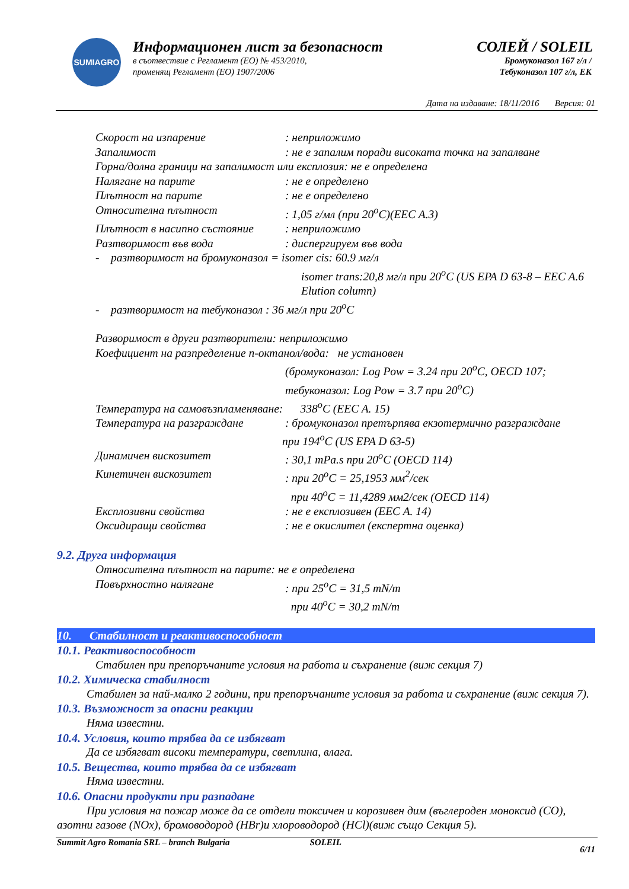SUMIAGRO
Информационен лист за безопасност
в съотвествие с Регламент (ЕО) № 453/2010,
променящ Регламент (ЕО) 1907/2006
СОЛЕЙ / SOLEIL
Бромуконазол 167 г/л /
Тебуконазол 107 г/л, ЕК
Дата на издаване: 18/11/2016 Версия: 01
Скорост на изпарение: неприложимо
Запалимост: не е запалим поради високата точка на запалване
Горна/долна граници на запалимост или експлозия: не е определена
Налягане на парите: не е определено
Плътност на парите: не е определено
Относителна плътност: 1,05 г/мл (при 20<sup>o</sup>C)(EEC A.3)
Плътност в насипно състояние: неприложимо
Разтворимост във вода: диспергируем във вода
- разтворимост на бромуконазол = isomer cis: 60.9 мг/л
isomer trans:20,8 мг/л при 20<sup>o</sup>C (US EPA D 63-8 – EEC A.6 Elution column)
- разтворимост на тебуконазол : 36 мг/л при 20<sup>o</sup>C
Разворимост в други разтворители: неприложимо
Коефициент на разпределение n-октанол/вода: не установен
(бромуконазол: Log Pow = 3.24 при 20<sup>o</sup>C, OECD 107;
тебуконазол: Log Pow = 3.7 при 20<sup>o</sup>C)
Температура на самовъзпламеняване: 338<sup>o</sup>C (EEC A. 15)
Температура на разграждане: бромуконазол претърпява екзотермично разграждане
при 194<sup>o</sup>C (US EPA D 63-5)
Динамичен вискозитет: 30,1 mPa.s при 20<sup>o</sup>C (OECD 114)
Кинетичен вискозитет: при 20<sup>o</sup>C = 25,1953 мм<sup>2</sup>/сек
при 40<sup>o</sup>C = 11,4289 мм2/сек (OECD 114)
Експлозивни свойства: не е експлозивен (EEC A. 14)
Оксидиращи свойства: не е окислител (експертна оценка)
9.2. Друга информация
Относителна плътност на парите: не е определена
Повърхностно налягане: при 25<sup>o</sup>C = 31,5 mN/m
при 40<sup>o</sup>C = 30,2 mN/m
10. Стабилност и реактивоспособност
10.1. Реактивоспособност
Стабилен при препоръчаните условия на работа и съхранение (виж секция 7)
10.2. Химическа стабилност
Стабилен за най-малко 2 години, при препоръчаните условия за работа и съхранение (виж секция 7).
10.3. Възможност за опасни реакции
Няма известни.
10.4. Условия, които трябва да се избягват
Да се избягват високи температури, светлина, влага.
10.5. Вещества, които трябва да се избягват
Няма известни.
10.6. Опасни продукти при разпадане
При условия на пожар може да се отдели токсичен и корозивен дим (въглероден моноксид (CO), азотни газове (NOx), бромоводород (HBr)и хлороводород (HCl)(виж също Секция 5).
Summit Agro Romania SRL – branch Bulgaria SOLEIL 6/11